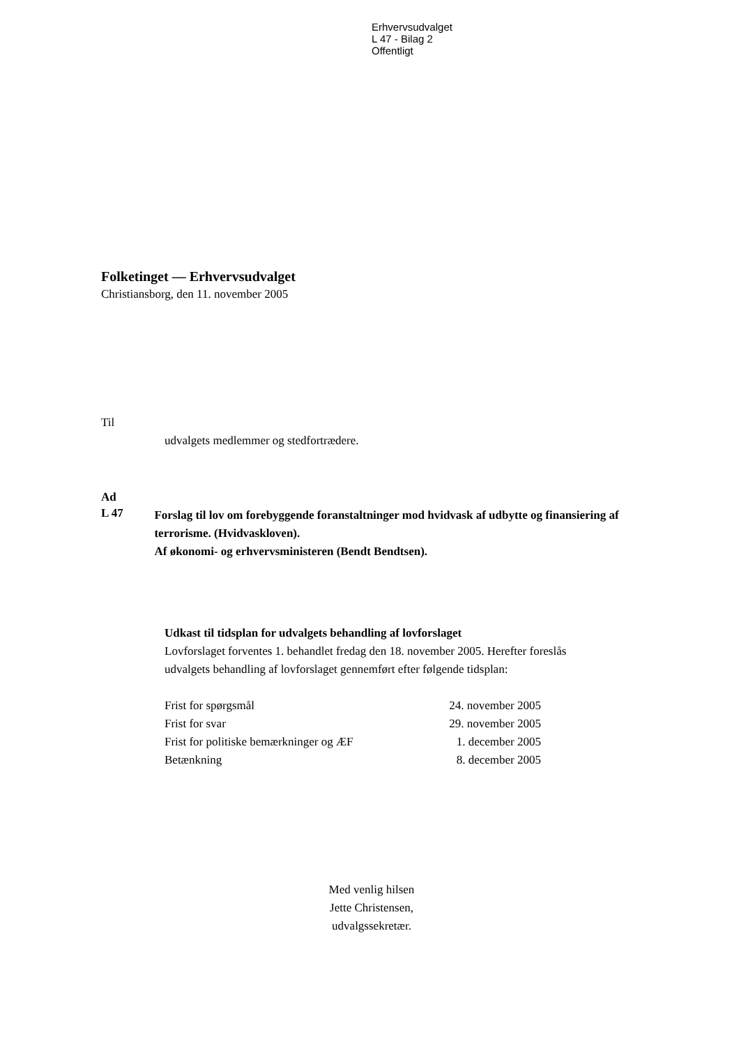Erhvervsudvalget
L 47 - Bilag 2
Offentligt
Folketinget — Erhvervsudvalget
Christiansborg, den 11. november 2005
Til
udvalgets medlemmer og stedfortrædere.
Ad
L 47
Forslag til lov om forebyggende foranstaltninger mod hvidvask af udbytte og finansiering af terrorisme. (Hvidvaskloven).
Af økonomi- og erhvervsministeren (Bendt Bendtsen).
Udkast til tidsplan for udvalgets behandling af lovforslaget
Lovforslaget forventes 1. behandlet fredag den 18. november 2005. Herefter foreslås udvalgets behandling af lovforslaget gennemført efter følgende tidsplan:
| Frist for spørgsmål | 24. november 2005 |
| Frist for svar | 29. november 2005 |
| Frist for politiske bemærkninger og ÆF | 1. december 2005 |
| Betænkning | 8. december 2005 |
Med venlig hilsen
Jette Christensen,
udvalgssekretær.